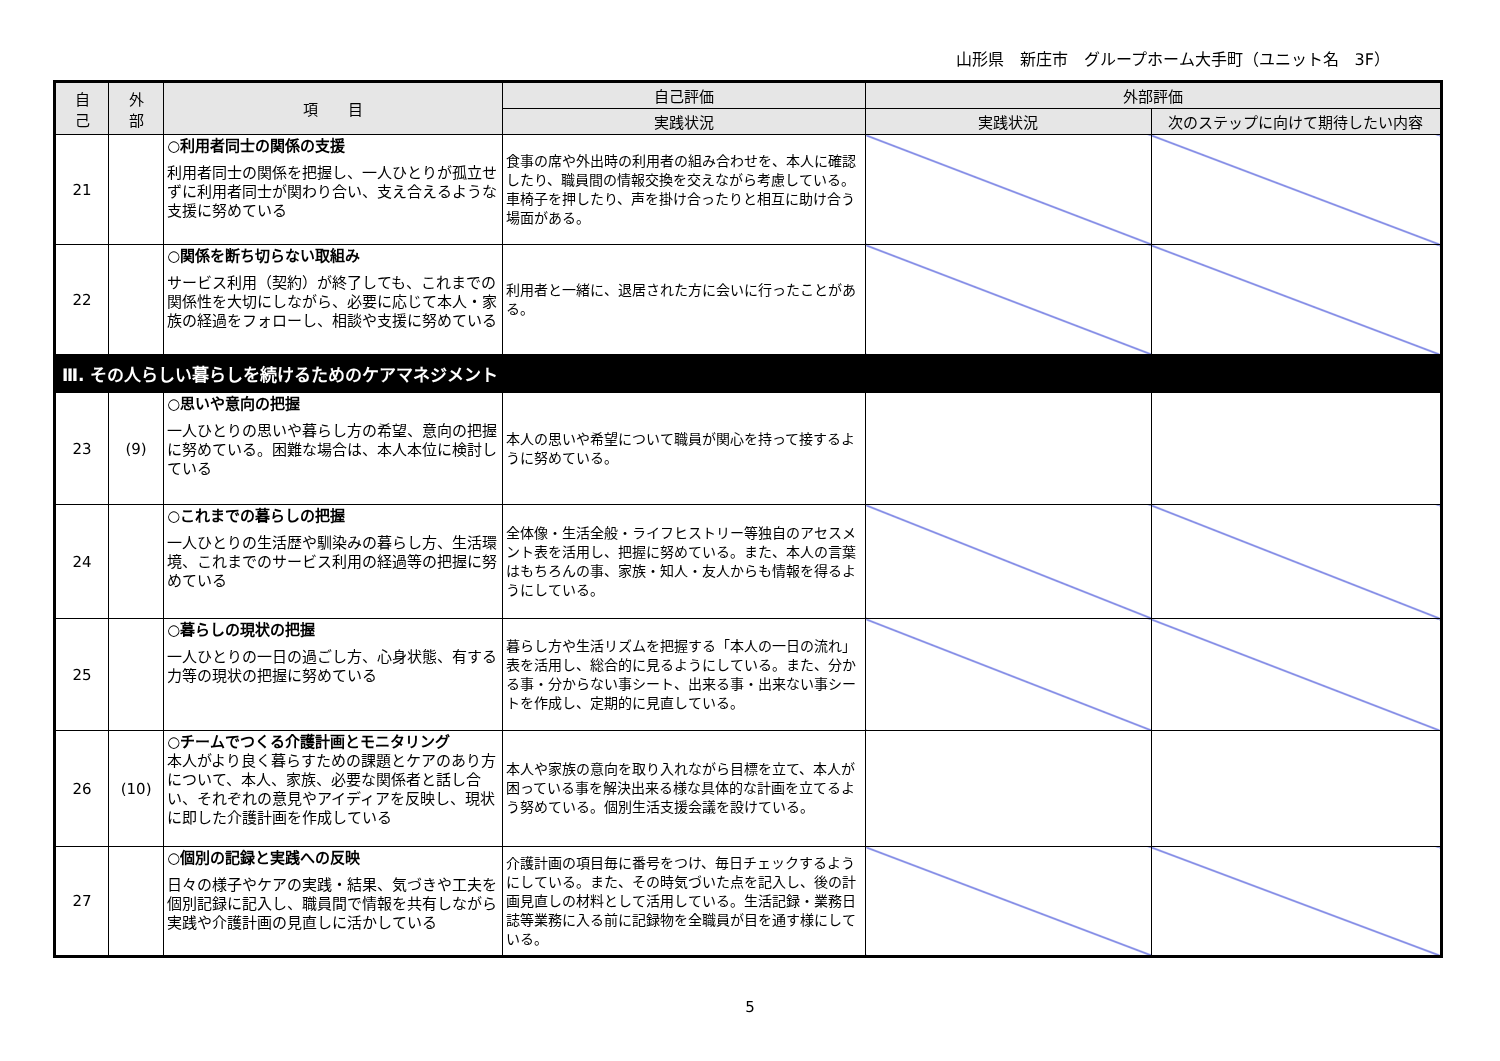山形県　新庄市　グループホーム大手町（ユニット名　3F）
| 自 己 | 外 部 | 項 目 | 自己評価 | 外部評価 | |
| --- | --- | --- | --- | --- | --- |
| | | | 実践状況 | 実践状況 | 次のステップに向けて期待したい内容 |
| 21 | | ○利用者同士の関係の支援 利用者同士の関係を把握し、一人ひとりが孤立せずに利用者同士が関わり合い、支え合えるような支援に努めている | 食事の席や外出時の利用者の組み合わせを、本人に確認したり、職員間の情報交換を交えながら考慮している。 車椅子を押したり、声を掛け合ったりと相互に助け合う場面がある。 | | |
| 22 | | ○関係を断ち切らない取組み サービス利用（契約）が終了しても、これまでの関係性を大切にしながら、必要に応じて本人・家族の経過をフォローし、相談や支援に努めている | 利用者と一緒に、退居された方に会いに行ったことがある。 | | |
| Ⅲ. その人らしい暮らしを続けるためのケアマネジメント | | | | | |
| 23 | (9) | ○思いや意向の把握 一人ひとりの思いや暮らし方の希望、意向の把握に努めている。困難な場合は、本人本位に検討している | 本人の思いや希望について職員が関心を持って接するように努めている。 | | |
| 24 | | ○これまでの暮らしの把握 一人ひとりの生活歴や馴染みの暮らし方、生活環境、これまでのサービス利用の経過等の把握に努めている | 全体像・生活全般・ライフヒストリー等独自のアセスメント表を活用し、把握に努めている。また、本人の言葉はもちろんの事、家族・知人・友人からも情報を得るようにしている。 | | |
| 25 | | ○暮らしの現状の把握 一人ひとりの一日の過ごし方、心身状態、有する力等の現状の把握に努めている | 暮らし方や生活リズムを把握する「本人の一日の流れ」表を活用し、総合的に見るようにしている。また、分かる事・分からない事シート、出来る事・出来ない事シートを作成し、定期的に見直している。 | | |
| 26 | (10) | ○チームでつくる介護計画とモニタリング 本人がより良く暮らすための課題とケアのあり方について、本人、家族、必要な関係者と話し合い、それぞれの意見やアイディアを反映し、現状に即した介護計画を作成している | 本人や家族の意向を取り入れながら目標を立て、本人が困っている事を解決出来る様な具体的な計画を立てるよう努めている。個別生活支援会議を設けている。 | | |
| 27 | | ○個別の記録と実践への反映 日々の様子やケアの実践・結果、気づきや工夫を個別記録に記入し、職員間で情報を共有しながら実践や介護計画の見直しに活かしている | 介護計画の項目毎に番号をつけ、毎日チェックするようにしている。また、その時気づいた点を記入し、後の計画見直しの材料として活用している。生活記録・業務日誌等業務に入る前に記録物を全職員が目を通す様にしている。 | | |
5